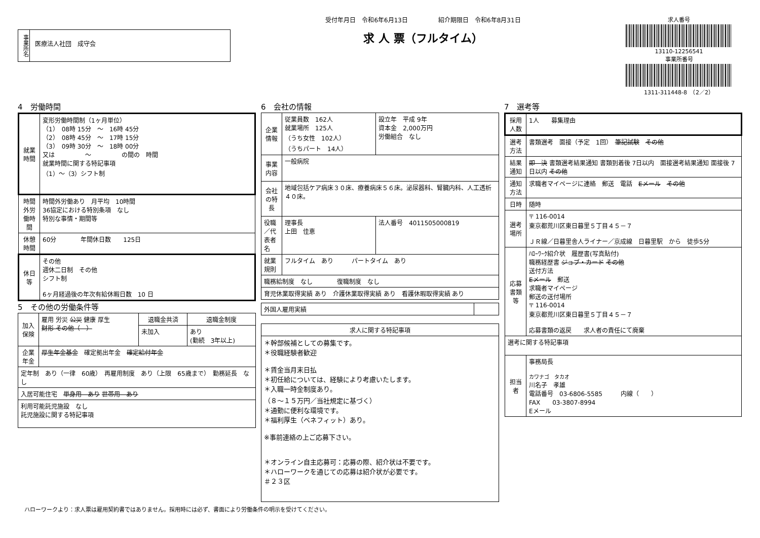事業所名
医療法人社団　成守会
受付年月日　令和6年6月13日　　　　　紹介期限日　令和6年8月31日
求 人 票（フルタイム）
求人番号
13110-12256541
事業所番号
1311-311448-8　（2／2）
4　労働時間
| 就業時間 | 変形労働時間制（1ヶ月単位） （1） 08時 15分 ～ 16時 45分 （2） 08時 45分 ～ 17時 15分 （3） 09時 30分 ～ 18時 00分 又は ～ の間の 時間 就業時間に関する特記事項 （1）～（3）シフト制 |
| 時間外労働時間 | 時間外労働あり 月平均 10時間 36協定における特別条項 なし 特別な事情・期間等 |
| 休憩時間 | 60分 年間休日数 125日 |
| 休日等 | その他 週休二日制 その他 シフト制 6ヶ月経過後の年次有給休暇日数 10 日 |
5　その他の労働条件等
| 加入保険 | 雇用 労災 公災 健康 厚生 財形 その他（ ） | 退職金共済 | 退職金制度 |
| | | 未加入 | あり (勤続 3年以上) |
| 企業年金 | 厚生年金基金 確定拠出年金 確定給付年金 | | |
| 定年制 あり（一律 60歳） 再雇用制度 あり（上限 65歳まで） 勤務延長 なし | | | |
| 入居可能住宅 単身用 あり 世帯用 あり | | | |
| 利用可能託児施設 なし 託児施設に関する特記事項 | | | |
6　会社の情報
| 企業情報 | 従業員数 162人 就業場所 125人 （うち女性 102人） （うちパート 14人） | 設立年 平成 9年 資本金 2,000万円 労働組合 なし |
| 事業内容 | 一般病院 | |
| 会社の特長 | 地域包括ケア病床３０床、療養病床５６床。泌尿器科、腎臓内科、人工透析４０床。 | |
| 役職／代表者名 | 理事長 上田 佳恵 | 法人番号 4011505000819 |
| 就業規則 | フルタイム あり パートタイム あり | |
| 職務給制度 なし 復職制度 なし | | |
| 育児休業取得実績 あり 介護休業取得実績 あり 看護休暇取得実績 あり | | |
| 外国人雇用実績 | |
| 求人に関する特記事項 |
| --- |
| ＊幹部候補としての募集です。 ＊役職経験者歓迎 ＊賃金当月末日払 ＊初任給については、経験により考慮いたします。 ＊入職一時金制度あり。 （８～１５万円／当社規定に基づく） ＊通勤に便利な環境です。 ＊福利厚生（ベネフィット）あり。 ※事前連絡の上ご応募下さい。 ＊オンライン自主応募可：応募の際、紹介状は不要です。 ＊ハローワークを通じての応募は紹介状が必要です。 ＃２３区 |
7　選考等
| 採用人数 | 1人 募集理由 |
| 選考方法 | 書類選考 面接（予定 1回） 筆記試験 その他 |
| 結果通知 | 即 決 書類選考結果通知 書類到着後 7日以内 面接選考結果通知 面接後 7日以内 その他 |
| 通知方法 | 求職者マイページに連絡 郵送 電話 Eメール その他 |
| 日時 | 随時 |
| 選考場所 | 〒 116-0014 東京都荒川区東日暮里５丁目４５－７ ＪＲ線／日暮里舎人ライナー／京成線 日暮里駅 から 徒歩5分 |
| 応募書類等 | ﾊﾛｰﾜｰｸ紹介状 履歴書(写真貼付) 職務経歴書 ジョブ・カード その他 送付方法 Eメール 郵送 求職者マイページ 郵送の送付場所 〒 116-0014 東京都荒川区東日暮里５丁目４５－７ 応募書類の返戻 求人者の責任にて廃棄 |
| 選考に関する特記事項 | |
| 担当者 | 事務局長 カワナゴ タカオ 川名子 孝雄 電話番号 03-6806-5585 内線（ ） FAX 03-3807-8994 Eメール |
ハローワークより：求人票は雇用契約書ではありません。採用時には必ず、書面により労働条件の明示を受けてください。